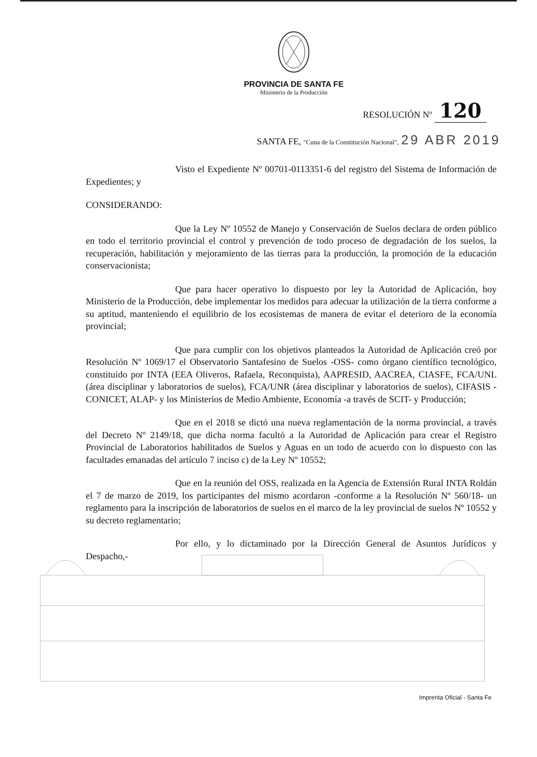PROVINCIA DE SANTA FE
Ministerio de la Producción
RESOLUCIÓN Nº 120
SANTA FE, "Cuna de la Constitución Nacional", 29 ABR 2019
Visto el Expediente Nº 00701-0113351-6 del registro del Sistema de Información de Expedientes; y
CONSIDERANDO:
Que la Ley Nº 10552 de Manejo y Conservación de Suelos declara de orden público en todo el territorio provincial el control y prevención de todo proceso de degradación de los suelos, la recuperación, habilitación y mejoramiento de las tierras para la producción, la promoción de la educación conservacionista;
Que para hacer operativo lo dispuesto por ley la Autoridad de Aplicación, hoy Ministerio de la Producción, debe implementar los medidos para adecuar la utilización de la tierra conforme a su aptitud, manteniendo el equilibrio de los ecosistemas de manera de evitar el deterioro de la economía provincial;
Que para cumplir con los objetivos planteados la Autoridad de Aplicación creó por Resolución Nº 1069/17 el Observatorio Santafesino de Suelos -OSS- como órgano científico tecnológico, constituido por INTA (EEA Oliveros, Rafaela, Reconquista), AAPRESID, AACREA, CIASFE, FCA/UNL (área disciplinar y laboratorios de suelos), FCA/UNR (área disciplinar y laboratorios de suelos), CIFASIS -CONICET, ALAP- y los Ministerios de Medio Ambiente, Economía -a través de SCIT- y Producción;
Que en el 2018 se dictó una nueva reglamentación de la norma provincial, a través del Decreto Nº 2149/18, que dicha norma facultó a la Autoridad de Aplicación para crear el Registro Provincial de Laboratorios habilitados de Suelos y Aguas en un todo de acuerdo con lo dispuesto con las facultades emanadas del artículo 7 inciso c) de la Ley Nº 10552;
Que en la reunión del OSS, realizada en la Agencia de Extensión Rural INTA Roldán el 7 de marzo de 2019, los participantes del mismo acordaron -conforme a la Resolución Nº 560/18- un reglamento para la inscripción de laboratorios de suelos en el marco de la ley provincial de suelos Nº 10552 y su decreto reglamentario;
Por ello, y lo dictaminado por la Dirección General de Asuntos Jurídicos y Despacho,-
Imprenta Oficial - Santa Fe